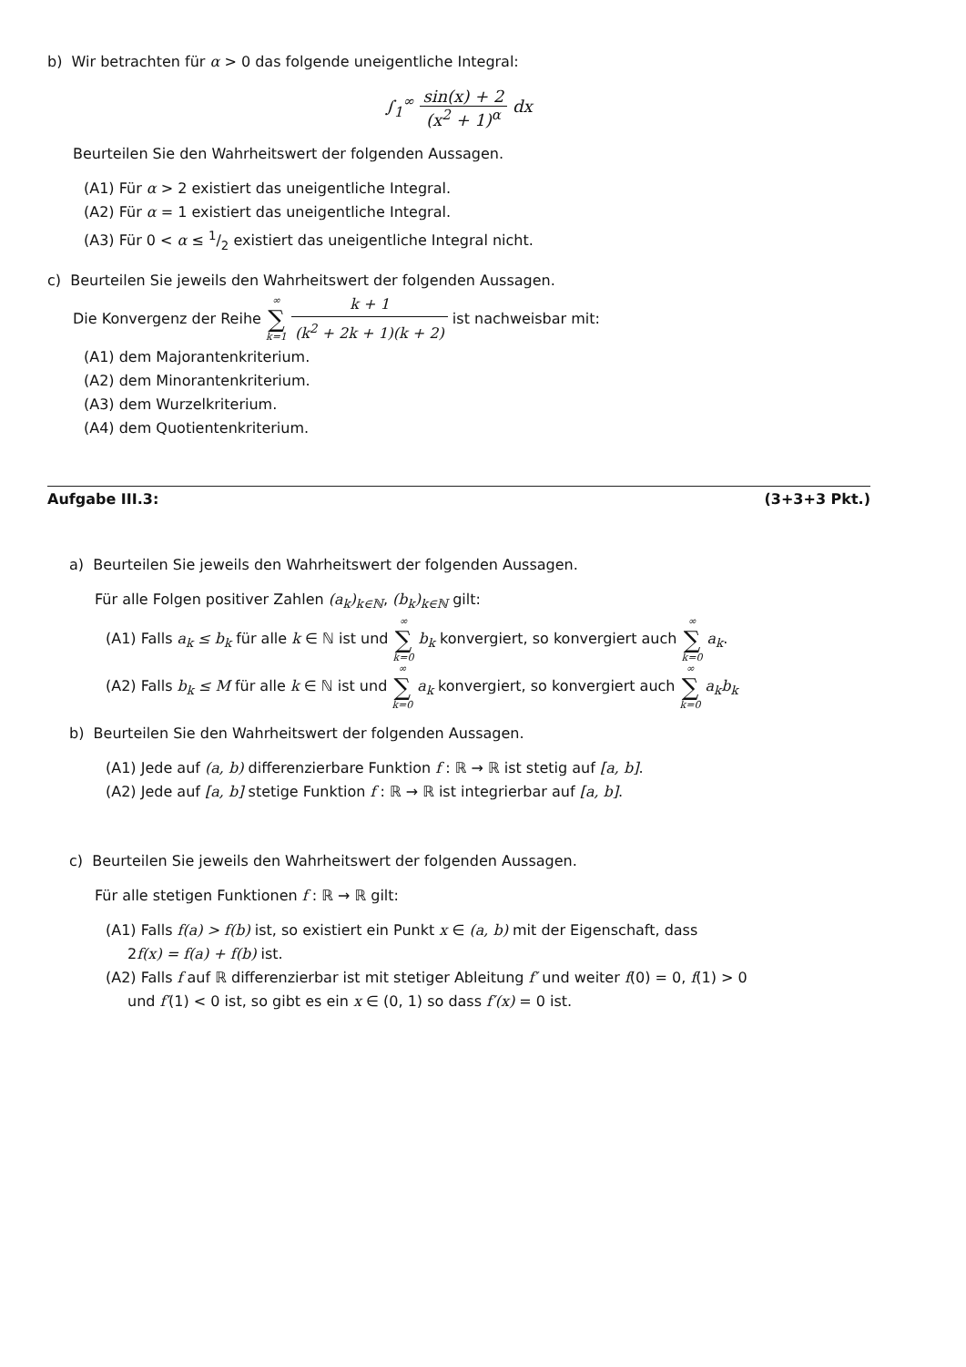b) Wir betrachten für α > 0 das folgende uneigentliche Integral:
∫<sub>1</sub><sup>∞</sup> sin(x) + 2 (x<sup>2</sup> + 1)<sup>α</sup> dx
Beurteilen Sie den Wahrheitswert der folgenden Aussagen.
(A1) Für α > 2 existiert das uneigentliche Integral.
(A2) Für α = 1 existiert das uneigentliche Integral.
(A3) Für 0 < α ≤ 1/2 existiert das uneigentliche Integral nicht.
c) Beurteilen Sie jeweils den Wahrheitswert der folgenden Aussagen.
Die Konvergenz der Reihe ∞ ∑ k=1 k + 1 (k<sup>2</sup> + 2k + 1)(k + 2) ist nachweisbar mit:
(A1) dem Majorantenkriterium.
(A2) dem Minorantenkriterium.
(A3) dem Wurzelkriterium.
(A4) dem Quotientenkriterium.
Aufgabe III.3: (3+3+3 Pkt.)
a) Beurteilen Sie jeweils den Wahrheitswert der folgenden Aussagen.
Für alle Folgen positiver Zahlen (a<sub>k</sub>)<sub>k∈ℕ</sub>, (b<sub>k</sub>)<sub>k∈ℕ</sub> gilt:
(A1) Falls a<sub>k</sub> ≤ b<sub>k</sub> für alle k ∈ ℕ ist und ∞ ∑ k=0 b<sub>k</sub> konvergiert, so konvergiert auch ∞ ∑ k=0 a<sub>k</sub>.
(A2) Falls b<sub>k</sub> ≤ M für alle k ∈ ℕ ist und ∞ ∑ k=0 a<sub>k</sub> konvergiert, so konvergiert auch ∞ ∑ k=0 a<sub>k</sub>b<sub>k</sub>
b) Beurteilen Sie den Wahrheitswert der folgenden Aussagen.
(A1) Jede auf (a, b) differenzierbare Funktion f : ℝ → ℝ ist stetig auf [a, b].
(A2) Jede auf [a, b] stetige Funktion f : ℝ → ℝ ist integrierbar auf [a, b].
c) Beurteilen Sie jeweils den Wahrheitswert der folgenden Aussagen.
Für alle stetigen Funktionen f : ℝ → ℝ gilt:
(A1) Falls f(a) > f(b) ist, so existiert ein Punkt x ∈ (a, b) mit der Eigenschaft, dass
2f(x) = f(a) + f(b) ist.
(A2) Falls f auf ℝ differenzierbar ist mit stetiger Ableitung f′ und weiter f(0) = 0, f(1) > 0
und f′(1) < 0 ist, so gibt es ein x ∈ (0, 1) so dass f′(x) = 0 ist.